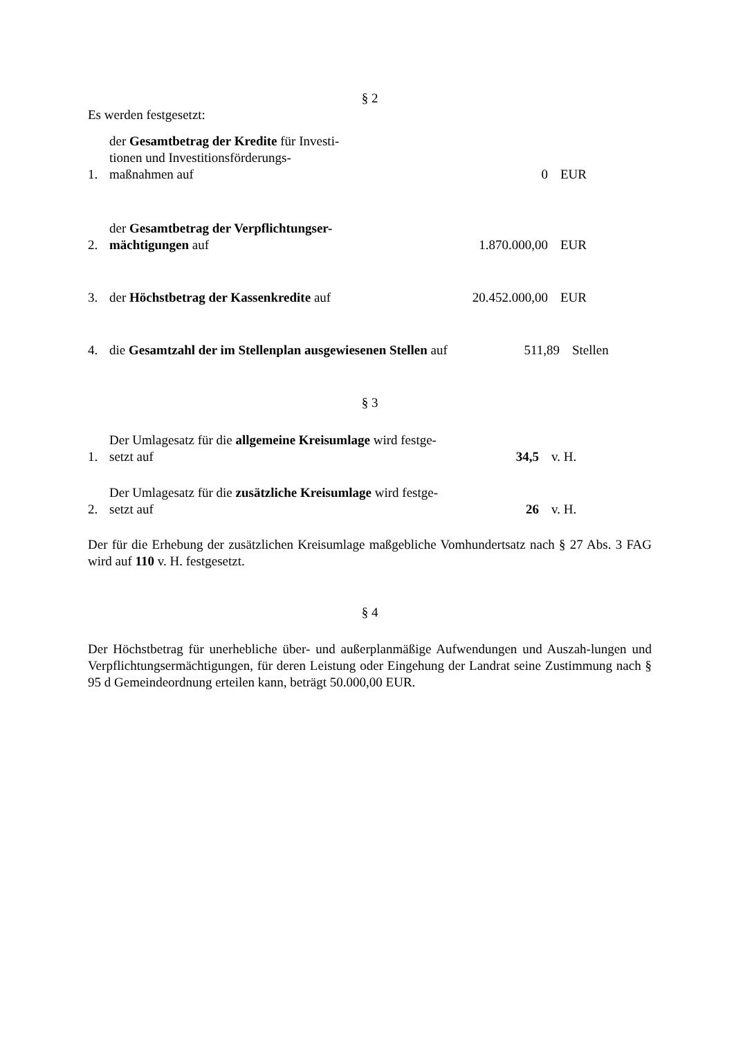§ 2
Es werden festgesetzt:
1. der Gesamtbetrag der Kredite für Investi-
tionen und Investitionsförderungs-
maßnahmen auf 0 EUR
2. der Gesamtbetrag der Verpflichtungser-
mächtigungen auf 1.870.000,00 EUR
3. der Höchstbetrag der Kassenkredite auf 20.452.000,00 EUR
4. die Gesamtzahl der im Stellenplan ausgewiesenen Stellen auf 511,89 Stellen
§ 3
1. Der Umlagesatz für die allgemeine Kreisumlage wird festge-
setzt auf 34,5 v. H.
2. Der Umlagesatz für die zusätzliche Kreisumlage wird festge-
setzt auf 26 v. H.
Der für die Erhebung der zusätzlichen Kreisumlage maßgebliche Vomhundertsatz nach § 27 Abs. 3 FAG wird auf 110 v. H. festgesetzt.
§ 4
Der Höchstbetrag für unerhebliche über- und außerplanmäßige Aufwendungen und Auszah-lungen und Verpflichtungsermächtigungen, für deren Leistung oder Eingehung der Landrat seine Zustimmung nach § 95 d Gemeindeordnung erteilen kann, beträgt 50.000,00 EUR.